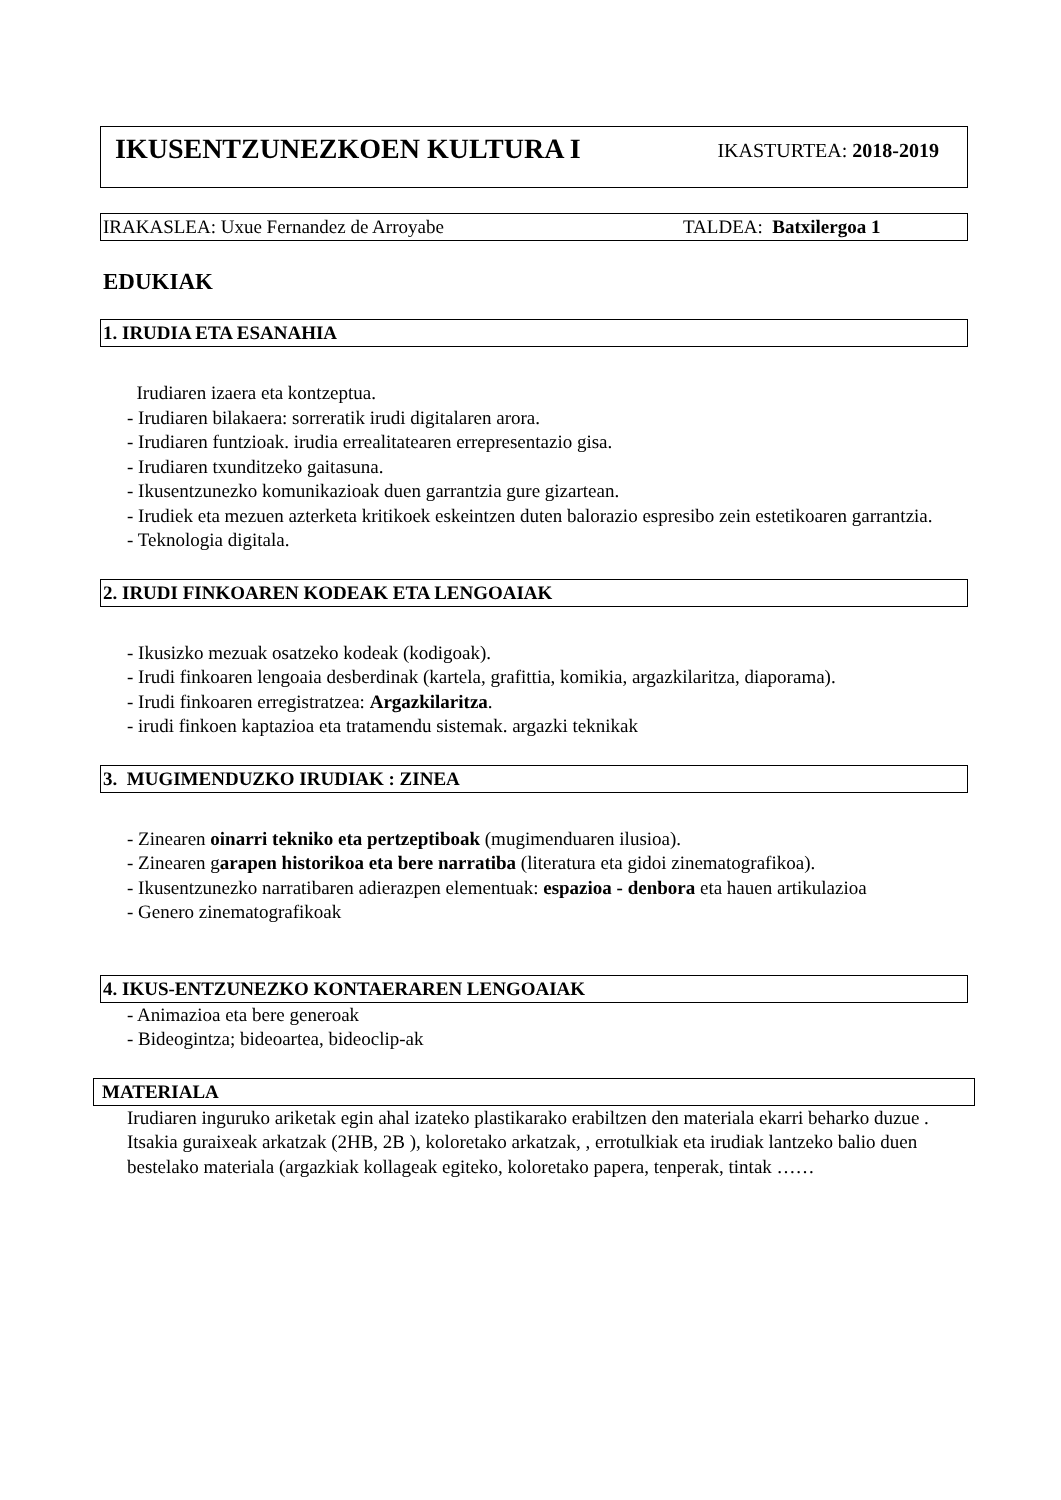IKUSENTZUNEZKOEN KULTURA I
IKASTURTEA: 2018-2019
IRAKASLEA: Uxue Fernandez de Arroyabe TALDEA: Batxilergoa 1
EDUKIAK
1. IRUDIA ETA ESANAHIA
Irudiaren izaera eta kontzeptua.
- Irudiaren bilakaera: sorreratik irudi digitalaren arora.
- Irudiaren funtzioak. irudia errealitatearen errepresentazio gisa.
- Irudiaren txunditzeko gaitasuna.
- Ikusentzunezko komunikazioak duen garrantzia gure gizartean.
- Irudiek eta mezuen azterketa kritikoek eskeintzen duten balorazio espresibo zein estetikoaren garrantzia.
- Teknologia digitala.
2. IRUDI FINKOAREN KODEAK ETA LENGOAIAK
- Ikusizko mezuak osatzeko kodeak (kodigoak).
- Irudi finkoaren lengoaia desberdinak (kartela, grafittia, komikia, argazkilaritza, diaporama).
- Irudi finkoaren erregistratzea: Argazkilaritza.
- irudi finkoen kaptazioa eta tratamendu sistemak. argazki teknikak
3. MUGIMENDUZKO IRUDIAK : ZINEA
- Zinearen oinarri tekniko eta pertzeptiboak (mugimenduaren ilusioa).
- Zinearen garapen historikoa eta bere narratiba (literatura eta gidoi zinematografikoa).
- Ikusentzunezko narratibaren adierazpen elementuak: espazioa - denbora eta hauen artikulazioa
- Genero zinematografikoak
4. IKUS-ENTZUNEZKO KONTAERAREN LENGOAIAK
- Animazioa eta bere generoak
- Bideogintza; bideoartea, bideoclip-ak
MATERIALA
Irudiaren inguruko ariketak egin ahal izateko plastikarako erabiltzen den materiala ekarri beharko duzue . Itsakia guraixeak arkatzak (2HB, 2B ), koloretako arkatzak, , errotulkiak eta irudiak lantzeko balio duen bestelako materiala (argazkiak kollageak egiteko, koloretako papera, tenperak, tintak ……